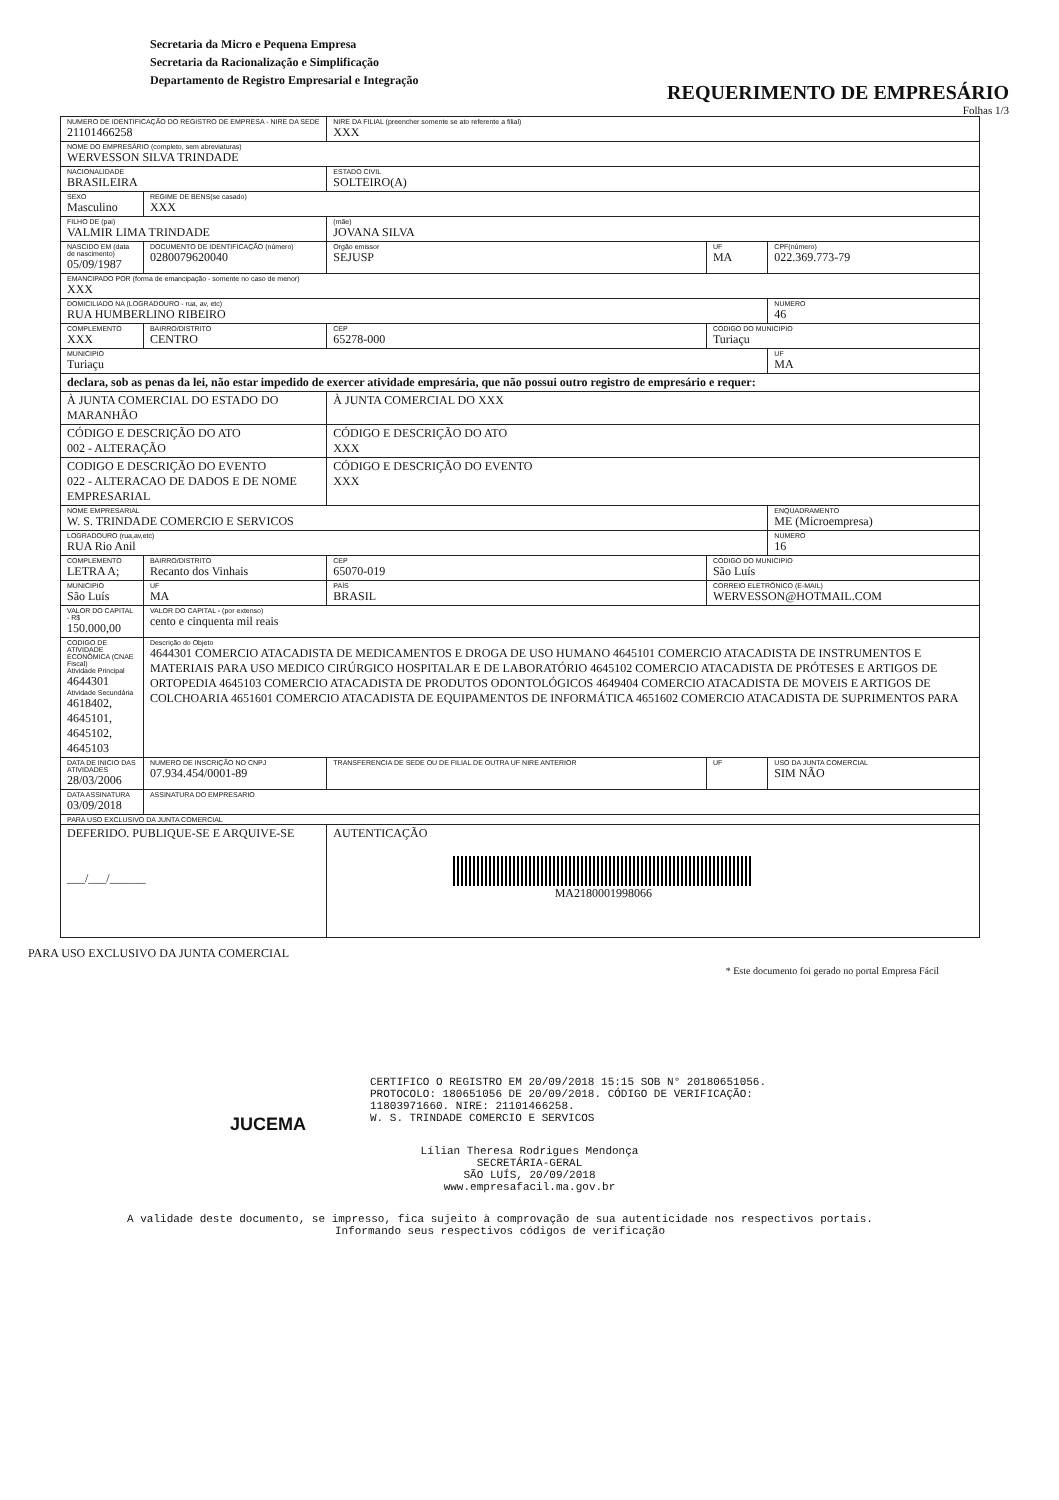Secretaria da Micro e Pequena Empresa
Secretaria da Racionalização e Simplificação
Departamento de Registro Empresarial e Integração
REQUERIMENTO DE EMPRESÁRIO
Folhas 1/3
| NUMERO DE IDENTIFICAÇÃO DO REGISTRO DE EMPRESA - NIRE DA SEDE 21101466258 | | | NIRE DA FILIAL (preencher somente se ato referente a filial) XXX | | |
| NOME DO EMPRESÁRIO (completo, sem abreviaturas) WERVESSON SILVA TRINDADE | | | | | |
| NACIONALIDADE BRASILEIRA | | | ESTADO CIVIL SOLTEIRO(A) | | |
| SEXO Masculino | REGIME DE BENS(se casado) XXX | | | | |
| FILHO DE (pai) VALMIR LIMA TRINDADE | | | (mãe) JOVANA SILVA | | |
| NASCIDO EM (data de nascimento) 05/09/1987 | DOCUMENTO DE IDENTIFICAÇÃO (número) 0280079620040 | | Orgão emissor SEJUSP | UF MA | CPF(número) 022.369.773-79 |
| EMANCIPADO POR (forma de emancipação - somente no caso de menor) XXX | | | | | |
| DOMICILIADO NA (LOGRADOURO - rua, av, etc) RUA HUMBERLINO RIBEIRO | | | | | NUMERO 46 |
| COMPLEMENTO XXX | BAIRRO/DISTRITO CENTRO | | CEP 65278-000 | CODIGO DO MUNICIPIO Turiaçu | |
| MUNICIPIO Turiaçu | | | | | UF MA |
| declara, sob as penas da lei, não estar impedido de exercer atividade empresária, que não possui outro registro de empresário e requer: | | | | | |
| À JUNTA COMERCIAL DO ESTADO DO MARANHÃO | | | À JUNTA COMERCIAL DO XXX | | |
| CÓDIGO E DESCRIÇÃO DO ATO 002 - ALTERAÇÃO | | | CÓDIGO E DESCRIÇÃO DO ATO XXX | | |
| CODIGO E DESCRIÇÃO DO EVENTO 022 - ALTERACAO DE DADOS E DE NOME EMPRESARIAL | | | CÓDIGO E DESCRIÇÃO DO EVENTO XXX | | |
| NOME EMPRESARIAL W. S. TRINDADE COMERCIO E SERVICOS | | | | | ENQUADRAMENTO ME (Microempresa) |
| LOGRADOURO (rua,av,etc) RUA Rio Anil | | | | | NUMERO 16 |
| COMPLEMENTO LETRA A; | BAIRRO/DISTRITO Recanto dos Vinhais | | CEP 65070-019 | CODIGO DO MUNICIPIO São Luís | |
| MUNICIPIO São Luís | | UF MA | PAÍS BRASIL | CORREIO ELETRÔNICO (E-MAIL) WERVESSON@HOTMAIL.COM | |
| VALOR DO CAPITAL - R$ 150.000,00 | VALOR DO CAPITAL - (por extenso) cento e cinquenta mil reais | | | | |
| CODIGO DE ATIVIDADE ECONÔMICA (CNAE Fiscal) Atividade Principal 4644301 Atividade Secundária 4618402, 4645101, 4645102, 4645103 | Descrição do Objeto 4644301 COMERCIO ATACADISTA DE MEDICAMENTOS E DROGA DE USO HUMANO 4645101 COMERCIO ATACADISTA DE INSTRUMENTOS E MATERIAIS PARA USO MEDICO CIRÚRGICO HOSPITALAR E DE LABORATÓRIO 4645102 COMERCIO ATACADISTA DE PRÓTESES E ARTIGOS DE ORTOPEDIA 4645103 COMERCIO ATACADISTA DE PRODUTOS ODONTOLÓGICOS 4649404 COMERCIO ATACADISTA DE MOVEIS E ARTIGOS DE COLCHOARIA 4651601 COMERCIO ATACADISTA DE EQUIPAMENTOS DE INFORMÁTICA 4651602 COMERCIO ATACADISTA DE SUPRIMENTOS PARA | | | | |
| DATA DE INICIO DAS ATIVIDADES 28/03/2006 | NUMERO DE INSCRIÇÃO NO CNPJ 07.934.454/0001-89 | | TRANSFERENCIA DE SEDE OU DE FILIAL DE OUTRA UF NIRE ANTERIOR | UF | USO DA JUNTA COMERCIAL SIM NÃO |
| DATA ASSINATURA 03/09/2018 | ASSINATURA DO EMPRESARIO | | | | |
| PARA USO EXCLUSIVO DA JUNTA COMERCIAL | | | | | |
| DEFERIDO. PUBLIQUE-SE E ARQUIVE-SE ___/___/______ | | | AUTENTICAÇÃO MA2180001998066 | | |
PARA USO EXCLUSIVO DA JUNTA COMERCIAL
* Este documento foi gerado no portal Empresa Fácil
CERTIFICO O REGISTRO EM 20/09/2018 15:15 SOB N° 20180651056.
PROTOCOLO: 180651056 DE 20/09/2018. CÓDIGO DE VERIFICAÇÃO:
11803971660. NIRE: 21101466258.
W. S. TRINDADE COMERCIO E SERVICOS
JUCEMA
Lílian Theresa Rodrigues Mendonça
SECRETÁRIA-GERAL
SÃO LUÍS, 20/09/2018
www.empresafacil.ma.gov.br
A validade deste documento, se impresso, fica sujeito à comprovação de sua autenticidade nos respectivos portais.
Informando seus respectivos códigos de verificação